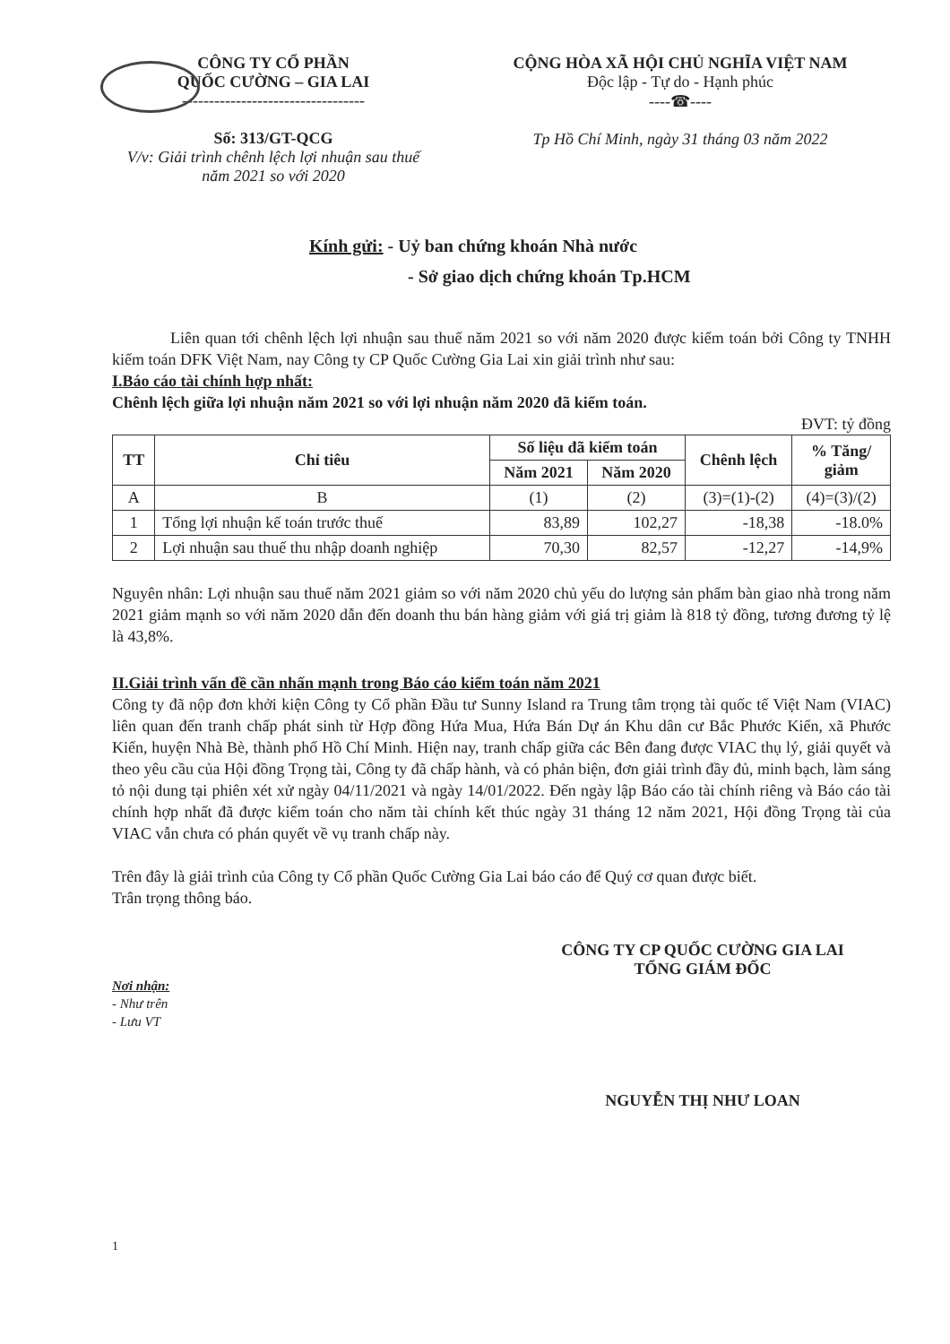CÔNG TY CỔ PHẦN
QUỐC CƯỜNG – GIA LAI
----------------------------------
Số: 313/GT-QCG
V/v: Giải trình chênh lệch lợi nhuận sau thuế năm 2021 so với 2020
CỘNG HÒA XÃ HỘI CHỦ NGHĨA VIỆT NAM
Độc lập - Tự do - Hạnh phúc
----☎----
Tp Hồ Chí Minh, ngày 31 tháng 03 năm 2022
Kính gửi: - Uỷ ban chứng khoán Nhà nước
- Sở giao dịch chứng khoán Tp.HCM
Liên quan tới chênh lệch lợi nhuận sau thuế năm 2021 so với năm 2020 được kiểm toán bởi Công ty TNHH kiểm toán DFK Việt Nam, nay Công ty CP Quốc Cường Gia Lai xin giải trình như sau:
I.Báo cáo tài chính hợp nhất:
Chênh lệch giữa lợi nhuận năm 2021 so với lợi nhuận năm 2020 đã kiểm toán.
ĐVT: tỷ đồng
| TT | Chỉ tiêu | Số liệu đã kiểm toán | | Chênh lệch | % Tăng/ giảm |
| --- | --- | --- | --- | --- | --- |
| | | Năm 2021 | Năm 2020 | | |
| A | B | (1) | (2) | (3)=(1)-(2) | (4)=(3)/(2) |
| 1 | Tổng lợi nhuận kế toán trước thuế | 83,89 | 102,27 | -18,38 | -18.0% |
| 2 | Lợi nhuận sau thuế thu nhập doanh nghiệp | 70,30 | 82,57 | -12,27 | -14,9% |
Nguyên nhân: Lợi nhuận sau thuế năm 2021 giảm so với năm 2020 chủ yếu do lượng sản phẩm bàn giao nhà trong năm 2021 giảm mạnh so với năm 2020 dẫn đến doanh thu bán hàng giảm với giá trị giảm là 818 tỷ đồng, tương đương tỷ lệ là 43,8%.
II.Giải trình vấn đề cần nhấn mạnh trong Báo cáo kiểm toán năm 2021
Công ty đã nộp đơn khởi kiện Công ty Cổ phần Đầu tư Sunny Island ra Trung tâm trọng tài quốc tế Việt Nam (VIAC) liên quan đến tranh chấp phát sinh từ Hợp đồng Hứa Mua, Hứa Bán Dự án Khu dân cư Bắc Phước Kiển, xã Phước Kiển, huyện Nhà Bè, thành phố Hồ Chí Minh. Hiện nay, tranh chấp giữa các Bên đang được VIAC thụ lý, giải quyết và theo yêu cầu của Hội đồng Trọng tài, Công ty đã chấp hành, và có phản biện, đơn giải trình đầy đủ, minh bạch, làm sáng tỏ nội dung tại phiên xét xử ngày 04/11/2021 và ngày 14/01/2022. Đến ngày lập Báo cáo tài chính riêng và Báo cáo tài chính hợp nhất đã được kiểm toán cho năm tài chính kết thúc ngày 31 tháng 12 năm 2021, Hội đồng Trọng tài của VIAC vẫn chưa có phán quyết về vụ tranh chấp này.
Trên đây là giải trình của Công ty Cổ phần Quốc Cường Gia Lai báo cáo để Quý cơ quan được biết.
Trân trọng thông báo.
Nơi nhận:
- Như trên
- Lưu VT
CÔNG TY CP QUỐC CƯỜNG GIA LAI
TỔNG GIÁM ĐỐC
NGUYỄN THỊ NHƯ LOAN
1